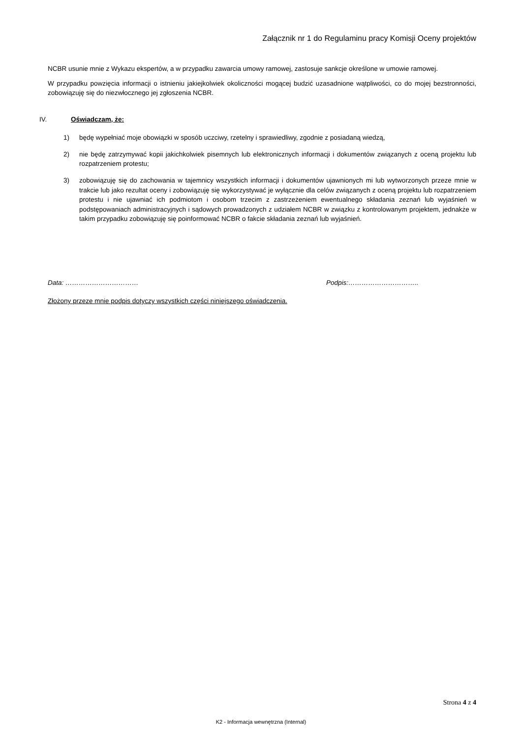Załącznik nr 1 do Regulaminu pracy Komisji Oceny projektów
NCBR usunie mnie z Wykazu ekspertów, a w przypadku zawarcia umowy ramowej, zastosuje sankcje określone w umowie ramowej.
W przypadku powzięcia informacji o istnieniu jakiejkolwiek okoliczności mogącej budzić uzasadnione wątpliwości, co do mojej bezstronności, zobowiązuję się do niezwłocznego jej zgłoszenia NCBR.
IV. Oświadczam, że:
1) będę wypełniać moje obowiązki w sposób uczciwy, rzetelny i sprawiedliwy, zgodnie z posiadaną wiedzą,
2) nie będę zatrzymywać kopii jakichkolwiek pisemnych lub elektronicznych informacji i dokumentów związanych z oceną projektu lub rozpatrzeniem protestu;
3) zobowiązuję się do zachowania w tajemnicy wszystkich informacji i dokumentów ujawnionych mi lub wytworzonych przeze mnie w trakcie lub jako rezultat oceny i zobowiązuję się wykorzystywać je wyłącznie dla celów związanych z oceną projektu lub rozpatrzeniem protestu i nie ujawniać ich podmiotom i osobom trzecim z zastrzeżeniem ewentualnego składania zeznań lub wyjaśnień w podstępowaniach administracyjnych i sądowych prowadzonych z udziałem NCBR w związku z kontrolowanym projektem, jednakże w takim przypadku zobowiązuję się poinformować NCBR o fakcie składania zeznań lub wyjaśnień.
Data: …………………………… Podpis:…………………………..
Złożony przeze mnie podpis dotyczy wszystkich części niniejszego oświadczenia.
Strona 4 z 4
K2 - Informacja wewnętrzna (Internal)